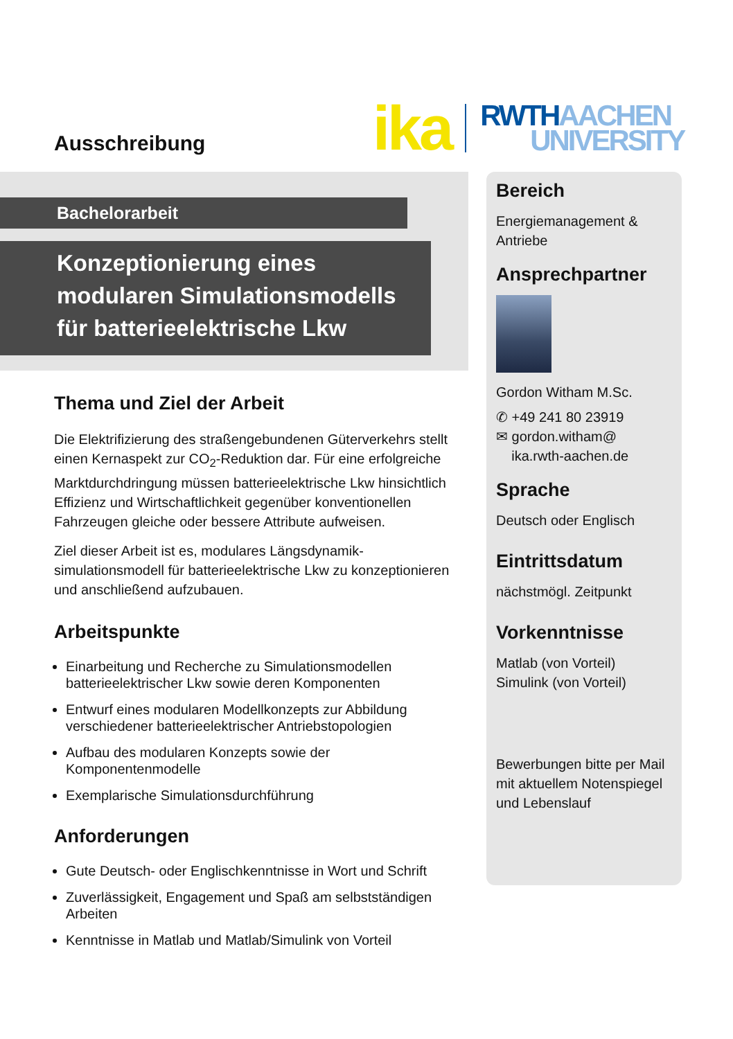Ausschreibung
ika
RWTH AACHEN
UNIVERSITY
Bachelorarbeit
Konzeptionierung eines
modularen Simulationsmodells
für batterieelektrische Lkw
Thema und Ziel der Arbeit
Die Elektrifizierung des straßengebundenen Güterverkehrs stellt einen Kernaspekt zur CO<sub>2</sub>-Reduktion dar. Für eine erfolgreiche Marktdurchdringung müssen batterieelektrische Lkw hinsichtlich Effizienz und Wirtschaftlichkeit gegenüber konventionellen Fahrzeugen gleiche oder bessere Attribute aufweisen.
Ziel dieser Arbeit ist es, modulares Längsdynamik-simulationsmodell für batterieelektrische Lkw zu konzeptionieren und anschließend aufzubauen.
Arbeitspunkte
Einarbeitung und Recherche zu Simulationsmodellen batterieelektrischer Lkw sowie deren Komponenten
Entwurf eines modularen Modellkonzepts zur Abbildung verschiedener batterieelektrischer Antriebstopologien
Aufbau des modularen Konzepts sowie der Komponentenmodelle
Exemplarische Simulationsdurchführung
Anforderungen
Gute Deutsch- oder Englischkenntnisse in Wort und Schrift
Zuverlässigkeit, Engagement und Spaß am selbstständigen Arbeiten
Kenntnisse in Matlab und Matlab/Simulink von Vorteil
Bereich
Energiemanagement & Antriebe
Ansprechpartner
Gordon Witham M.Sc.
✆ +49 241 80 23919
✉ gordon.witham@
ika.rwth-aachen.de
Sprache
Deutsch oder Englisch
Eintrittsdatum
nächstmögl. Zeitpunkt
Vorkenntnisse
Matlab (von Vorteil)
Simulink (von Vorteil)
Bewerbungen bitte per Mail mit aktuellem Notenspiegel und Lebenslauf